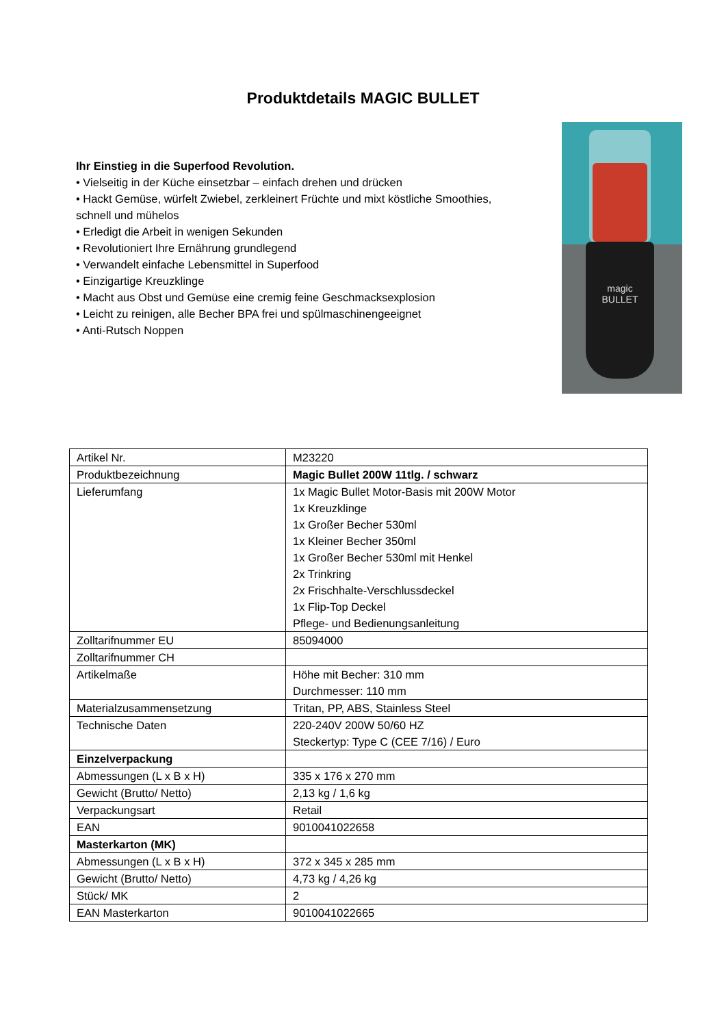Produktdetails MAGIC BULLET
Ihr Einstieg in die Superfood Revolution.
• Vielseitig in der Küche einsetzbar – einfach drehen und drücken
• Hackt Gemüse, würfelt Zwiebel, zerkleinert Früchte und mixt köstliche Smoothies, schnell und mühelos
• Erledigt die Arbeit in wenigen Sekunden
• Revolutioniert Ihre Ernährung grundlegend
• Verwandelt einfache Lebensmittel in Superfood
• Einzigartige Kreuzklinge
• Macht aus Obst und Gemüse eine cremig feine Geschmacksexplosion
• Leicht zu reinigen, alle Becher BPA frei und spülmaschinengeeignet
• Anti-Rutsch Noppen
magic
BULLET
| Artikel Nr. | M23220 |
| Produktbezeichnung | Magic Bullet 200W 11tlg. / schwarz |
| Lieferumfang | 1x Magic Bullet Motor-Basis mit 200W Motor 1x Kreuzklinge 1x Großer Becher 530ml 1x Kleiner Becher 350ml 1x Großer Becher 530ml mit Henkel 2x Trinkring 2x Frischhalte-Verschlussdeckel 1x Flip-Top Deckel Pflege- und Bedienungsanleitung |
| Zolltarifnummer EU | 85094000 |
| Zolltarifnummer CH | |
| Artikelmaße | Höhe mit Becher: 310 mm Durchmesser: 110 mm |
| Materialzusammensetzung | Tritan, PP, ABS, Stainless Steel |
| Technische Daten | 220-240V 200W 50/60 HZ Steckertyp: Type C (CEE 7/16) / Euro |
| Einzelverpackung | |
| Abmessungen (L x B x H) | 335 x 176 x 270 mm |
| Gewicht (Brutto/ Netto) | 2,13 kg / 1,6 kg |
| Verpackungsart | Retail |
| EAN | 9010041022658 |
| Masterkarton (MK) | |
| Abmessungen (L x B x H) | 372 x 345 x 285 mm |
| Gewicht (Brutto/ Netto) | 4,73 kg / 4,26 kg |
| Stück/ MK | 2 |
| EAN Masterkarton | 9010041022665 |